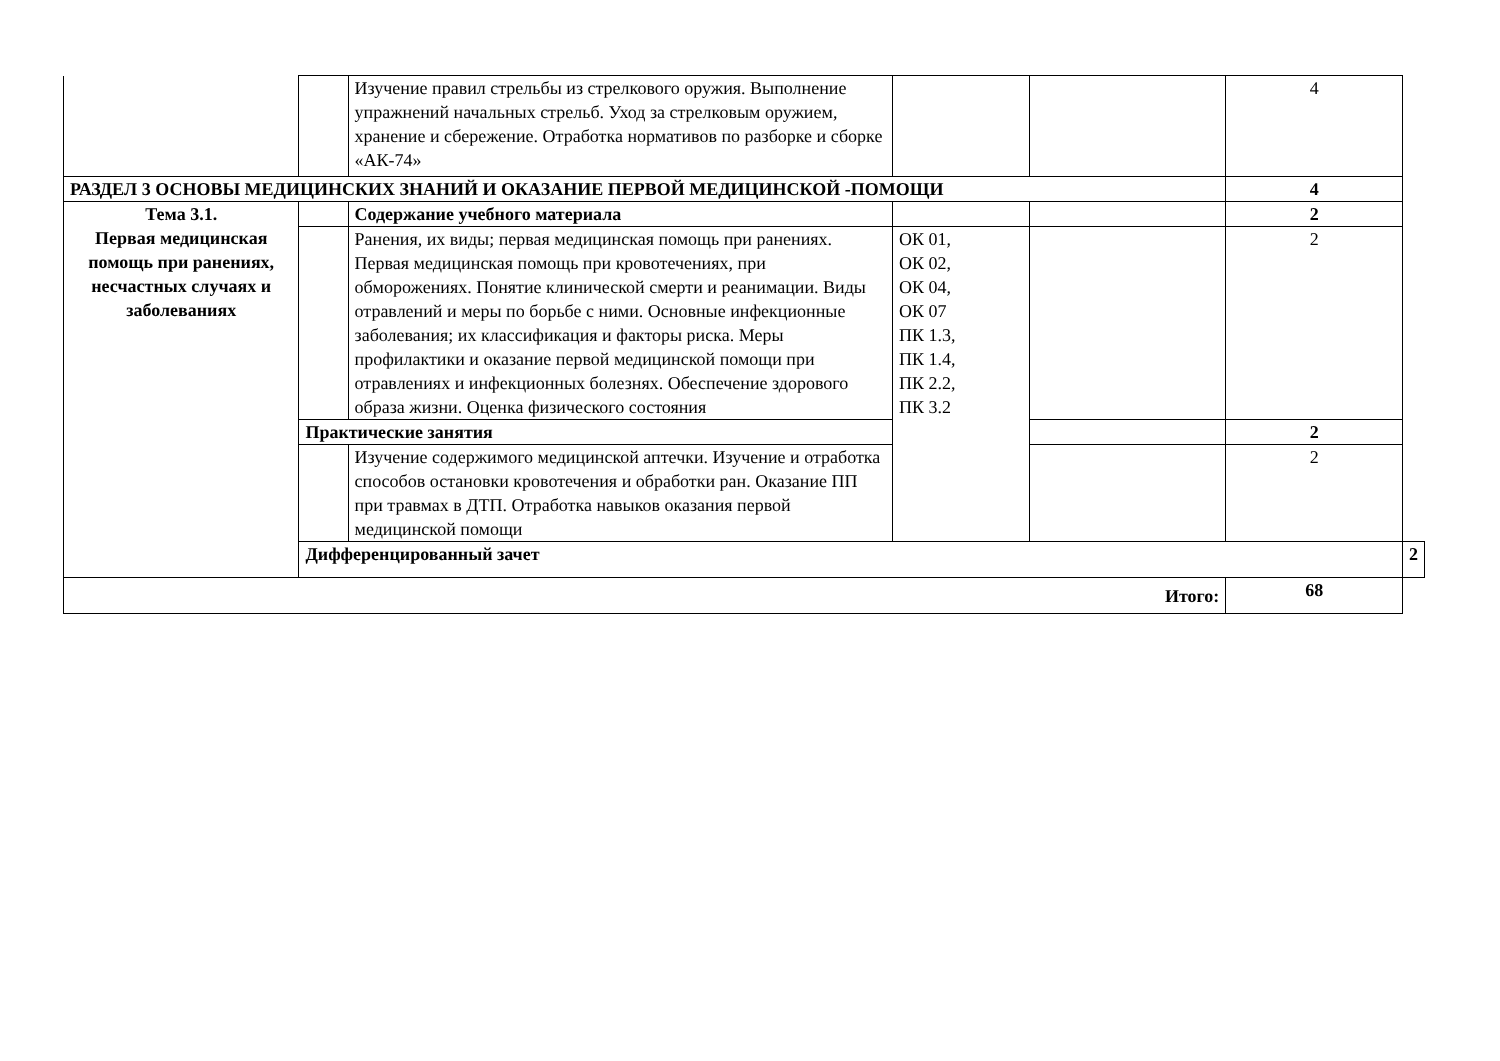| | | Изучение правил стрельбы из стрелкового оружия. Выполнение упражнений начальных стрельб. Уход за стрелковым оружием, хранение и сбережение. Отработка нормативов по разборке и сборке «АК-74» | | | 4 | |
| РАЗДЕЛ 3 ОСНОВЫ МЕДИЦИНСКИХ ЗНАНИЙ И ОКАЗАНИЕ ПЕРВОЙ МЕДИЦИНСКОЙ -ПОМОЩИ | | | | | 4 | |
| Тема 3.1. Первая медицинская помощь при ранениях, несчастных случаях и заболеваниях | | Содержание учебного материала | | | 2 | |
| | | Ранения, их виды; первая медицинская помощь при ранениях. Первая медицинская помощь при кровотечениях, при обморожениях. Понятие клинической смерти и реанимации. Виды отравлений и меры по борьбе с ними. Основные инфекционные заболевания; их классификация и факторы риска. Меры профилактики и оказание первой медицинской помощи при отравлениях и инфекционных болезнях. Обеспечение здорового образа жизни. Оценка физического состояния | ОК 01, ОК 02, ОК 04, ОК 07 ПК 1.3, ПК 1.4, ПК 2.2, ПК 3.2 | | 2 | |
| | Практические занятия | | | | 2 | |
| | | Изучение содержимого медицинской аптечки. Изучение и отработка способов остановки кровотечения и обработки ран. Оказание ПП при травмах в ДТП. Отработка навыков оказания первой медицинской помощи | | | 2 | |
| | Дифференцированный зачет | | | | | 2 |
| Итого: | | | | | 68 | |